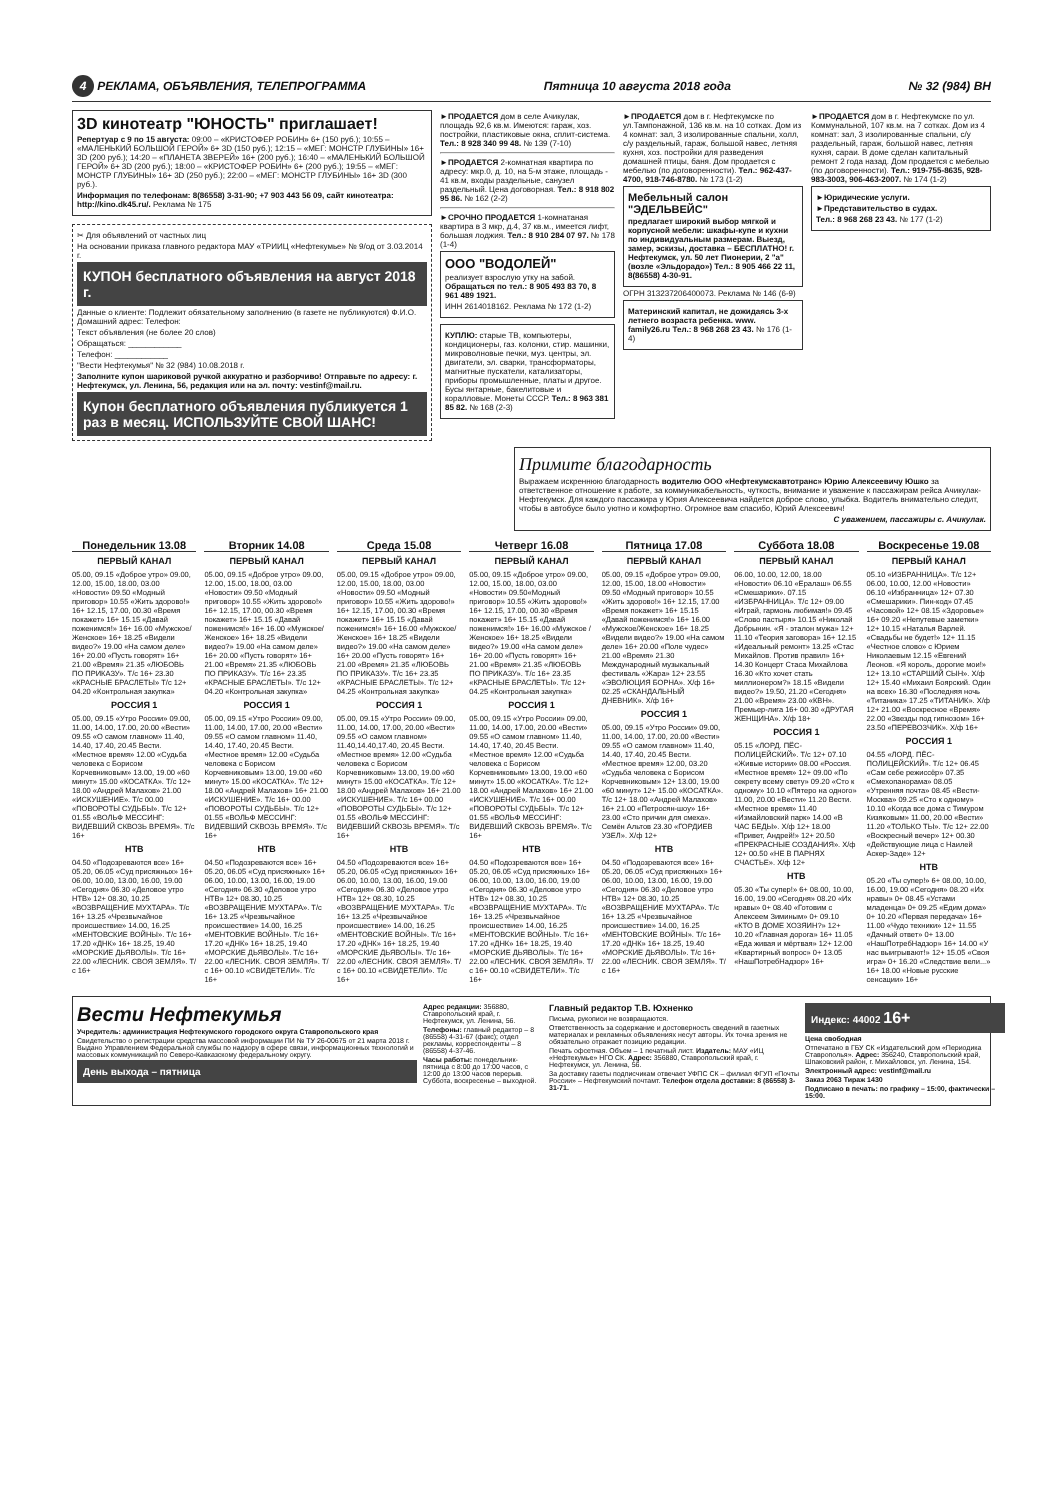4 РЕКЛАМА, ОБЪЯВЛЕНИЯ, ТЕЛЕПРОГРАММА Пятница 10 августа 2018 года № 32 (984) ВН
3D кинотеатр "ЮНОСТЬ" приглашает!
Репертуар с 9 по 15 августа: 09:00 – «КРИСТОФЕР РОБИН» 6+ (150 руб.); 10:55 – «МАЛЕНЬКИЙ БОЛЬШОЙ ГЕРОЙ» 6+ 3D (150 руб.); 12:15 – «МЕГ: МОНСТР ГЛУБИНЫ» 16+ 3D (200 руб.); 14:20 – «ПЛАНЕТА ЗВЕРЕЙ» 16+ (200 руб.); 16:40 – «МАЛЕНЬКИЙ БОЛЬШОЙ ГЕРОЙ» 6+ 3D (200 руб.); 18:00 – «КРИСТОФЕР РОБИН» 6+ (200 руб.); 19:55 – «МЕГ: МОНСТР ГЛУБИНЫ» 16+ 3D (250 руб.); 22:00 – «МЕГ: МОНСТР ГЛУБИНЫ» 16+ 3D (300 руб.).
Информация по телефонам: 8(86558) 3-31-90; +7 903 443 56 09, сайт кинотеатра: http://kino.dk45.ru/. Реклама № 175
✂ Для объявлений от частных лиц
На основании приказа главного редактора МАУ «ТРИИЦ «Нефтекумье» № 9/од от 3.03.2014 г.
КУПОН бесплатного объявления на август 2018 г.
Данные о клиенте: Подлежит обязательному заполнению (в газете не публикуются) Ф.И.О. Домашний адрес: Телефон:
Текст объявления (не более 20 слов)
Обращаться: ____________
Телефон: ____________
"Вести Нефтекумья" № 32 (984) 10.08.2018 г.
Заполните купон шариковой ручкой аккуратно и разборчиво! Отправьте по адресу: г. Нефтекумск, ул. Ленина, 56, редакция или на эл. почту: vestinf@mail.ru.
Купон бесплатного объявления публикуется 1 раз в месяц. ИСПОЛЬЗУЙТЕ СВОЙ ШАНС!
►ПРОДАЕТСЯ дом в селе Ачикулак, площадь 92,6 кв.м. Имеются: гараж, хоз. постройки, пластиковые окна, сплит-система. Тел.: 8 928 340 99 48. № 139 (7-10)
►ПРОДАЕТСЯ 2-комнатная квартира по адресу: мкр.0, д. 10, на 5-м этаже, площадь - 41 кв.м, входы раздельные, санузел раздельный. Цена договорная. Тел.: 8 918 802 95 86. № 162 (2-2)
►СРОЧНО ПРОДАЕТСЯ 1-комнатаная квартира в 3 мкр, д.4, 37 кв.м., имеется лифт, большая лоджия. Тел.: 8 910 284 07 97. № 178 (1-4)
ООО "ВОДОЛЕЙ"
реализует взрослую утку на забой. Обращаться по тел.: 8 905 493 83 70, 8 961 489 1921.
ИНН 2614018162. Реклама № 172 (1-2)
КУПЛЮ: старые ТВ, компьютеры, кондиционеры, газ. колонки, стир. машинки, микроволновые печки, муз. центры, эл. двигатели, эл. сварки, трансформаторы, магнитные пускатели, катализаторы, приборы промышленные, платы и другое. Бусы янтарные, бакелитовые и коралловые. Монеты СССР. Тел.: 8 963 381 85 82. № 168 (2-3)
►ПРОДАЕТСЯ дом в г. Нефтекумске по ул.Тампонажной, 136 кв.м. на 10 сотках. Дом из 4 комнат: зал, 3 изолированные спальни, холл, с/у раздельный, гараж, большой навес, летняя кухня, хоз. постройки для разведения домашней птицы, баня. Дом продается с мебелью (по договоренности). Тел.: 962-437-4700, 918-746-8780. № 173 (1-2)
Мебельный салон "ЭДЕЛЬВЕЙС"
предлагает широкий выбор мягкой и корпусной мебели: шкафы-купе и кухни по индивидуальным размерам. Выезд, замер, эскизы, доставка – БЕСПЛАТНО! г. Нефтекумск, ул. 50 лет Пионерии, 2 "а" (возле «Эльдорадо») Тел.: 8 905 466 22 11, 8(86558) 4-30-91.
ОГРН 313237206400073. Реклама № 146 (6-9)
Материнский капитал, не дожидаясь 3-х летнего возраста ребенка. www. family26.ru Тел.: 8 968 268 23 43. № 176 (1-4)
►ПРОДАЕТСЯ дом в г. Нефтекумске по ул. Коммунальной, 107 кв.м. на 7 сотках. Дом из 4 комнат: зал, 3 изолированные спальни, с/у раздельный, гараж, большой навес, летняя кухня, сараи. В доме сделан капитальный ремонт 2 года назад. Дом продается с мебелью (по договоренности). Тел.: 919-755-8635, 928-983-3003, 906-463-2007. № 174 (1-2)
►Юридические услуги.
►Представительство в судах.
Тел.: 8 968 268 23 43. № 177 (1-2)
Примите благодарность
Выражаем искреннюю благодарность водителю ООО «Нефтекумскавтотранс» Юрию Алексеевичу Юшко за ответственное отношение к работе, за коммуникабельность, чуткость, внимание и уважение к пассажирам рейса Ачикулак-Нефтекумск. Для каждого пассажира у Юрия Алексеевича найдется доброе слово, улыбка. Водитель внимательно следит, чтобы в автобусе было уютно и комфортно. Огромное вам спасибо, Юрий Алексеевич!
С уважением, пассажиры с. Ачикулак.
Понедельник 13.08
ПЕРВЫЙ КАНАЛ
05.00, 09.15 «Доброе утро» 09.00, 12.00, 15.00, 18.00, 03.00 «Новости» 09.50 «Модный приговор» 10.55 «Жить здорово!» 16+ 12.15, 17.00, 00.30 «Время покажет» 16+ 15.15 «Давай поженимся!» 16+ 16.00 «Мужское/Женское» 16+ 18.25 «Видели видео?» 19.00 «На самом деле» 16+ 20.00 «Пусть говорят» 16+ 21.00 «Время» 21.35 «ЛЮБОВЬ ПО ПРИКАЗУ». Т/с 16+ 23.30 «КРАСНЫЕ БРАСЛЕТЫ» Т/с 12+ 04.20 «Контрольная закупка»
РОССИЯ 1
05.00, 09.15 «Утро России» 09.00, 11.00, 14.00, 17.00, 20.00 «Вести» 09.55 «О самом главном» 11.40, 14.40, 17.40, 20.45 Вести. «Местное время» 12.00 «Судьба человека с Борисом Корчевниковым» 13.00, 19.00 «60 минут» 15.00 «КОСАТКА». Т/с 12+ 18.00 «Андрей Малахов» 21.00 «ИСКУШЕНИЕ». Т/с 00.00 «ПОВОРОТЫ СУДЬБЫ». Т/с 12+ 01.55 «ВОЛЬФ МЕССИНГ: ВИДЕВШИЙ СКВОЗЬ ВРЕМЯ». Т/с 16+
НТВ
04.50 «Подозреваются все» 16+ 05.20, 06.05 «Суд присяжных» 16+ 06.00, 10.00, 13.00, 16.00, 19.00 «Сегодня» 06.30 «Деловое утро НТВ» 12+ 08.30, 10.25 «ВОЗВРАЩЕНИЕ МУХТАРА». Т/с 16+ 13.25 «Чрезвычайное происшествие» 14.00, 16.25 «МЕНТОВСКИЕ ВОЙНЫ». Т/с 16+ 17.20 «ДНК» 16+ 18.25, 19.40 «МОРСКИЕ ДЬЯВОЛЫ». Т/с 16+ 22.00 «ЛЕСНИК. СВОЯ ЗЕМЛЯ». Т/с 16+
Вторник 14.08
ПЕРВЫЙ КАНАЛ
05.00, 09.15 «Доброе утро» 09.00, 12.00, 15.00, 18.00, 03.00 «Новости» 09.50 «Модный приговор» 10.55 «Жить здорово!» 16+ 12.15, 17.00, 00.30 «Время покажет» 16+ 15.15 «Давай поженимся!» 16+ 16.00 «Мужское/Женское» 16+ 18.25 «Видели видео?» 19.00 «На самом деле» 16+ 20.00 «Пусть говорят» 16+ 21.00 «Время» 21.35 «ЛЮБОВЬ ПО ПРИКАЗУ». Т/с 16+ 23.35 «КРАСНЫЕ БРАСЛЕТЫ». Т/с 12+ 04.20 «Контрольная закупка»
РОССИЯ 1
05.00, 09.15 «Утро России» 09.00, 11.00, 14.00, 17.00, 20.00 «Вести» 09.55 «О самом главном» 11.40, 14.40, 17.40, 20.45 Вести. «Местное время» 12.00 «Судьба человека с Борисом Корчевниковым» 13.00, 19.00 «60 минут» 15.00 «КОСАТКА». Т/с 12+ 18.00 «Андрей Малахов» 16+ 21.00 «ИСКУШЕНИЕ». Т/с 16+ 00.00 «ПОВОРОТЫ СУДЬБЫ». Т/с 12+ 01.55 «ВОЛЬФ МЕССИНГ: ВИДЕВШИЙ СКВОЗЬ ВРЕМЯ». Т/с 16+
НТВ
04.50 «Подозреваются все» 16+ 05.20, 06.05 «Суд присяжных» 16+ 06.00, 10.00, 13.00, 16.00, 19.00 «Сегодня» 06.30 «Деловое утро НТВ» 12+ 08.30, 10.25 «ВОЗВРАЩЕНИЕ МУХТАРА». Т/с 16+ 13.25 «Чрезвычайное происшествие» 14.00, 16.25 «МЕНТОВКИЕ ВОЙНЫ». Т/с 16+ 17.20 «ДНК» 16+ 18.25, 19.40 «МОРСКИЕ ДЬЯВОЛЫ». Т/с 16+ 22.00 «ЛЕСНИК. СВОЯ ЗЕМЛЯ». Т/с 16+ 00.10 «СВИДЕТЕЛИ». Т/с 16+
Среда 15.08
ПЕРВЫЙ КАНАЛ
05.00, 09.15 «Доброе утро» 09.00, 12.00, 15.00, 18.00, 03.00 «Новости» 09.50 «Модный приговор» 10.55 «Жить здорово!» 16+ 12.15, 17.00, 00.30 «Время покажет» 16+ 15.15 «Давай поженимся!» 16+ 16.00 «Мужское/Женское» 16+ 18.25 «Видели видео?» 19.00 «На самом деле» 16+ 20.00 «Пусть говорят» 16+ 21.00 «Время» 21.35 «ЛЮБОВЬ ПО ПРИКАЗУ». Т/с 16+ 23.35 «КРАСНЫЕ БРАСЛЕТЫ». Т/с 12+ 04.25 «Контрольная закупка»
РОССИЯ 1
05.00, 09.15 «Утро России» 09.00, 11.00, 14.00, 17.00, 20.00 «Вести» 09.55 «О самом главном» 11.40,14.40,17.40, 20.45 Вести. «Местное время» 12.00 «Судьба человека с Борисом Корчевниковым» 13.00, 19.00 «60 минут» 15.00 «КОСАТКА». Т/с 12+ 18.00 «Андрей Малахов» 16+ 21.00 «ИСКУШЕНИЕ». Т/с 16+ 00.00 «ПОВОРОТЫ СУДЬБЫ». Т/с 12+ 01.55 «ВОЛЬФ МЕССИНГ: ВИДЕВШИЙ СКВОЗЬ ВРЕМЯ». Т/с 16+
НТВ
04.50 «Подозреваются все» 16+ 05.20, 06.05 «Суд присяжных» 16+ 06.00, 10.00, 13.00, 16.00, 19.00 «Сегодня» 06.30 «Деловое утро НТВ» 12+ 08.30, 10.25 «ВОЗВРАЩЕНИЕ МУХТАРА». Т/с 16+ 13.25 «Чрезвычайное происшествие» 14.00, 16.25 «МЕНТОВСКИЕ ВОЙНЫ». Т/с 16+ 17.20 «ДНК» 16+ 18.25, 19.40 «МОРСКИЕ ДЬЯВОЛЫ». Т/с 16+ 22.00 «ЛЕСНИК. СВОЯ ЗЕМЛЯ». Т/с 16+ 00.10 «СВИДЕТЕЛИ». Т/с 16+
Четверг 16.08
ПЕРВЫЙ КАНАЛ
05.00, 09.15 «Доброе утро» 09.00, 12.00, 15.00, 18.00, 03.00 «Новости» 09.50«Модный приговор» 10.55 «Жить здорово!» 16+ 12.15, 17.00, 00.30 «Время покажет» 16+ 15.15 «Давай поженимся!» 16+ 16.00 «Мужское / Женское» 16+ 18.25 «Видели видео?» 19.00 «На самом деле» 16+ 20.00 «Пусть говорят» 16+ 21.00 «Время» 21.35 «ЛЮБОВЬ ПО ПРИКАЗУ». Т/с 16+ 23.35 «КРАСНЫЕ БРАСЛЕТЫ». Т/с 12+ 04.25 «Контрольная закупка»
РОССИЯ 1
05.00, 09.15 «Утро России» 09.00, 11.00, 14.00, 17.00, 20.00 «Вести» 09.55 «О самом главном» 11.40, 14.40, 17.40, 20.45 Вести. «Местное время» 12.00 «Судьба человека с Борисом Корчевниковым» 13.00, 19.00 «60 минут» 15.00 «КОСАТКА». Т/с 12+ 18.00 «Андрей Малахов» 16+ 21.00 «ИСКУШЕНИЕ». Т/с 16+ 00.00 «ПОВОРОТЫ СУДЬБЫ». Т/с 12+ 01.55 «ВОЛЬФ МЕССИНГ: ВИДЕВШИЙ СКВОЗЬ ВРЕМЯ». Т/с 16+
НТВ
04.50 «Подозреваются все» 16+ 05.20, 06.05 «Суд присяжных» 16+ 06.00, 10.00, 13.00, 16.00, 19.00 «Сегодня» 06.30 «Деловое утро НТВ» 12+ 08.30, 10.25 «ВОЗВРАЩЕНИЕ МУХТАРА». Т/с 16+ 13.25 «Чрезвычайное происшествие» 14.00, 16.25 «МЕНТОВСКИЕ ВОЙНЫ». Т/с 16+ 17.20 «ДНК» 16+ 18.25, 19.40 «МОРСКИЕ ДЬЯВОЛЫ». Т/с 16+ 22.00 «ЛЕСНИК. СВОЯ ЗЕМЛЯ». Т/с 16+ 00.10 «СВИДЕТЕЛИ». Т/с 16+
Пятница 17.08
ПЕРВЫЙ КАНАЛ
05.00, 09.15 «Доброе утро» 09.00, 12.00, 15.00, 18.00 «Новости» 09.50 «Модный приговор» 10.55 «Жить здорово!» 16+ 12.15, 17.00 «Время покажет» 16+ 15.15 «Давай поженимся!» 16+ 16.00 «Мужское/Женское» 16+ 18.25 «Видели видео?» 19.00 «На самом деле» 16+ 20.00 «Поле чудес» 21.00 «Время» 21.30 Международный музыкальный фестиваль «Жара» 12+ 23.55 «ЭВОЛЮЦИЯ БОРНА». Х/ф 16+ 02.25 «СКАНДАЛЬНЫЙ ДНЕВНИК». Х/ф 16+
РОССИЯ 1
05.00, 09.15 «Утро России» 09.00, 11.00, 14.00, 17.00, 20.00 «Вести» 09.55 «О самом главном» 11.40, 14.40, 17.40, 20.45 Вести. «Местное время» 12.00, 03.20 «Судьба человека с Борисом Корчевниковым» 12+ 13.00, 19.00 «60 минут» 12+ 15.00 «КОСАТКА». Т/с 12+ 18.00 «Андрей Малахов» 16+ 21.00 «Петросян-шоу» 16+ 23.00 «Сто причин для смеха». Семён Альтов 23.30 «ГОРДИЕВ УЗЕЛ». Х/ф 12+
НТВ
04.50 «Подозреваются все» 16+ 05.20, 06.05 «Суд присяжных» 16+ 06.00, 10.00, 13.00, 16.00, 19.00 «Сегодня» 06.30 «Деловое утро НТВ» 12+ 08.30, 10.25 «ВОЗВРАЩЕНИЕ МУХТАРА». Т/с 16+ 13.25 «Чрезвычайное происшествие» 14.00, 16.25 «МЕНТОВСКИЕ ВОЙНЫ». Т/с 16+ 17.20 «ДНК» 16+ 18.25, 19.40 «МОРСКИЕ ДЬЯВОЛЫ». Т/с 16+ 22.00 «ЛЕСНИК. СВОЯ ЗЕМЛЯ». Т/с 16+
Суббота 18.08
ПЕРВЫЙ КАНАЛ
06.00, 10.00, 12.00, 18.00 «Новости» 06.10 «Ералаш» 06.55 «Смешарики». 07.15 «ИЗБРАННИЦА». Т/с 12+ 09.00 «Играй, гармонь любимая!» 09.45 «Слово пастыря» 10.15 «Николай Добрынин. «Я - эталон мужа» 12+ 11.10 «Теория заговора» 16+ 12.15 «Идеальный ремонт» 13.25 «Стас Михайлов. Против правил» 16+ 14.30 Концерт Стаса Михайлова 16.30 «Кто хочет стать миллионером?» 18.15 «Видели видео?» 19.50, 21.20 «Сегодня» 21.00 «Время» 23.00 «КВН». Премьер-лига 16+ 00.30 «ДРУГАЯ ЖЕНЩИНА». Х/ф 18+
РОССИЯ 1
05.15 «ЛОРД. ПЁС-ПОЛИЦЕЙСКИЙ». Т/с 12+ 07.10 «Живые истории» 08.00 «Россия. «Местное время» 12+ 09.00 «По секрету всему свету» 09.20 «Сто к одному» 10.10 «Пятеро на одного» 11.00, 20.00 «Вести» 11.20 Вести. «Местное время» 11.40 «Измайловский парк» 14.00 «В ЧАС БЕДЫ». Х/ф 12+ 18.00 «Привет, Андрей!» 12+ 20.50 «ПРЕКРАСНЫЕ СОЗДАНИЯ». Х/ф 12+ 00.50 «НЕ В ПАРНЯХ СЧАСТЬЕ». Х/ф 12+
НТВ
05.30 «Ты супер!» 6+ 08.00, 10.00, 16.00, 19.00 «Сегодня» 08.20 «Их нравы» 0+ 08.40 «Готовим с Алексеем Зиминым» 0+ 09.10 «КТО В ДОМЕ ХОЗЯИН?» 12+ 10.20 «Главная дорога» 16+ 11.05 «Еда живая и мёртвая» 12+ 12.00 «Квартирный вопрос» 0+ 13.05 «НашПотребНадзор» 16+
Воскресенье 19.08
ПЕРВЫЙ КАНАЛ
05.10 «ИЗБРАННИЦА». Т/с 12+ 06.00, 10.00, 12.00 «Новости» 06.10 «Избранница» 12+ 07.30 «Смешарики». Пин-код» 07.45 «Часовой» 12+ 08.15 «Здоровье» 16+ 09.20 «Непутевые заметки» 12+ 10.15 «Наталья Варлей. «Свадьбы не будет!» 12+ 11.15 «Честное слово» с Юрием Николаевым 12.15 «Евгений Леонов. «Я король, дорогие мои!» 12+ 13.10 «СТАРШИЙ СЫН». Х/ф 12+ 15.40 «Михаил Боярский. Один на всех» 16.30 «Последняя ночь «Титаника» 17.25 «ТИТАНИК». Х/ф 12+ 21.00 «Воскресное «Время» 22.00 «Звезды под гипнозом» 16+ 23.50 «ПЕРЕВОЗЧИК». Х/ф 16+
РОССИЯ 1
04.55 «ЛОРД. ПЁС-ПОЛИЦЕЙСКИЙ». Т/с 12+ 06.45 «Сам себе режиссёр» 07.35 «Смехопанорама» 08.05 «Утренняя почта» 08.45 «Вести-Москва» 09.25 «Сто к одному» 10.10 «Когда все дома с Тимуром Кизяковым» 11.00, 20.00 «Вести» 11.20 «ТОЛЬКО ТЫ». Т/с 12+ 22.00 «Воскресный вечер» 12+ 00.30 «Действующие лица с Наилей Аскер-Заде» 12+
НТВ
05.20 «Ты супер!» 6+ 08.00, 10.00, 16.00, 19.00 «Сегодня» 08.20 «Их нравы» 0+ 08.45 «Устами младенца» 0+ 09.25 «Едим дома» 0+ 10.20 «Первая передача» 16+ 11.00 «Чудо техники» 12+ 11.55 «Дачный ответ» 0+ 13.00 «НашПотребНадзор» 16+ 14.00 «У нас выигрывают!» 12+ 15.05 «Своя игра» 0+ 16.20 «Следствие вели...» 16+ 18.00 «Новые русские сенсации» 16+
Вести Нефтекумья
Учредитель: администрация Нефтекумского городского округа Ставропольского края
Свидетельство о регистрации средства массовой информации ПИ № ТУ 26-00675 от 21 марта 2018 г. Выдано Управлением Федеральной службы по надзору в сфере связи, информационных технологий и массовых коммуникаций по Северо-Кавказскому федеральному округу.
День выхода – пятница
Адрес редакции: 356880, Ставропольский край, г. Нефтекумск, ул. Ленина, 56.
Телефоны: главный редактор – 8 (86558) 4-31-67 (факс); отдел рекламы, корреспонденты – 8 (86558) 4-37-46.
Часы работы: понедельник-пятница с 8:00 до 17:00 часов, с 12:00 до 13:00 часов перерыв. Суббота, воскресенье – выходной.
Главный редактор Т.В. Юхненко
Письма, рукописи не возвращаются.
Ответственность за содержание и достоверность сведений в газетных материалах и рекламных объявлениях несут авторы. Их точка зрения не обязательно отражает позицию редакции.
Печать офсетная. Объем – 1 печатный лист. Издатель: МАУ «ИЦ «Нефтекумье» НГО СК. Адрес: 356880, Ставропольский край, г. Нефтекумск, ул. Ленина, 56.
За доставку газеты подписчикам отвечает УФПС СК – филиал ФГУП «Почты России» – Нефтекумский почтамт. Телефон отдела доставки: 8 (86558) 3-31-71.
Индекс: 44002 16+
Цена свободная
Отпечатано в ГБУ СК «Издательский дом «Периодика Ставрополья». Адрес: 356240, Ставропольский край, Шпаковский район, г. Михайловск, ул. Ленина, 154.
Электронный адрес: vestinf@mail.ru
Заказ 2063 Тираж 1430
Подписано в печать: по графику – 15:00, фактически – 15:00.